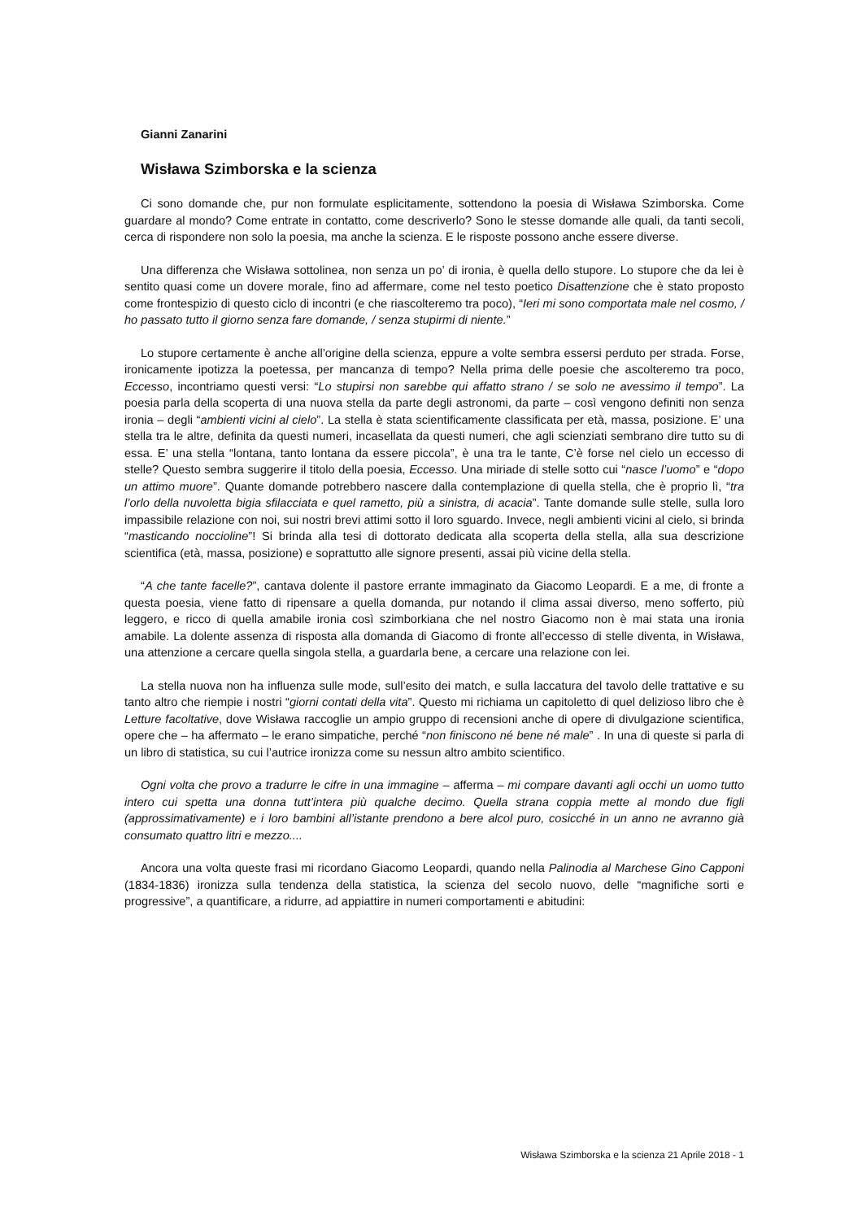Gianni Zanarini
Wisława Szimborska e la scienza
Ci sono domande che, pur non formulate esplicitamente, sottendono la poesia di Wisława Szimborska. Come guardare al mondo? Come entrate in contatto, come descriverlo? Sono le stesse domande alle quali, da tanti secoli, cerca di rispondere non solo la poesia, ma anche la scienza. E le risposte possono anche essere diverse.
Una differenza che Wisława sottolinea, non senza un po’ di ironia, è quella dello stupore. Lo stupore che da lei è sentito quasi come un dovere morale, fino ad affermare, come nel testo poetico Disattenzione che è stato proposto come frontespizio di questo ciclo di incontri (e che riascolteremo tra poco), “Ieri mi sono comportata male nel cosmo, / ho passato tutto il giorno senza fare domande, / senza stupirmi di niente.”
Lo stupore certamente è anche all’origine della scienza, eppure a volte sembra essersi perduto per strada. Forse, ironicamente ipotizza la poetessa, per mancanza di tempo? Nella prima delle poesie che ascolteremo tra poco, Eccesso, incontriamo questi versi: “Lo stupirsi non sarebbe qui affatto strano / se solo ne avessimo il tempo”. La poesia parla della scoperta di una nuova stella da parte degli astronomi, da parte – così vengono definiti non senza ironia – degli “ambienti vicini al cielo”. La stella è stata scientificamente classificata per età, massa, posizione. E’ una stella tra le altre, definita da questi numeri, incasellata da questi numeri, che agli scienziati sembrano dire tutto su di essa. E’ una stella “lontana, tanto lontana da essere piccola”, è una tra le tante, C’è forse nel cielo un eccesso di stelle? Questo sembra suggerire il titolo della poesia, Eccesso. Una miriade di stelle sotto cui “nasce l’uomo” e “dopo un attimo muore”. Quante domande potrebbero nascere dalla contemplazione di quella stella, che è proprio lì, “tra l’orlo della nuvoletta bigia sfilacciata e quel rametto, più a sinistra, di acacia”. Tante domande sulle stelle, sulla loro impassibile relazione con noi, sui nostri brevi attimi sotto il loro sguardo. Invece, negli ambienti vicini al cielo, si brinda “masticando noccioline”! Si brinda alla tesi di dottorato dedicata alla scoperta della stella, alla sua descrizione scientifica (età, massa, posizione) e soprattutto alle signore presenti, assai più vicine della stella.
“A che tante facelle?”, cantava dolente il pastore errante immaginato da Giacomo Leopardi. E a me, di fronte a questa poesia, viene fatto di ripensare a quella domanda, pur notando il clima assai diverso, meno sofferto, più leggero, e ricco di quella amabile ironia così szimborkiana che nel nostro Giacomo non è mai stata una ironia amabile. La dolente assenza di risposta alla domanda di Giacomo di fronte all’eccesso di stelle diventa, in Wisława, una attenzione a cercare quella singola stella, a guardarla bene, a cercare una relazione con lei.
La stella nuova non ha influenza sulle mode, sull’esito dei match, e sulla laccatura del tavolo delle trattative e su tanto altro che riempie i nostri “giorni contati della vita”. Questo mi richiama un capitoletto di quel delizioso libro che è Letture facoltative, dove Wisława raccoglie un ampio gruppo di recensioni anche di opere di divulgazione scientifica, opere che – ha affermato – le erano simpatiche, perché “non finiscono né bene né male” . In una di queste si parla di un libro di statistica, su cui l’autrice ironizza come su nessun altro ambito scientifico.
Ogni volta che provo a tradurre le cifre in una immagine – afferma – mi compare davanti agli occhi un uomo tutto intero cui spetta una donna tutt’intera più qualche decimo. Quella strana coppia mette al mondo due figli (approssimativamente) e i loro bambini all’istante prendono a bere alcol puro, cosicché in un anno ne avranno già consumato quattro litri e mezzo....
Ancora una volta queste frasi mi ricordano Giacomo Leopardi, quando nella Palinodia al Marchese Gino Capponi (1834-1836) ironizza sulla tendenza della statistica, la scienza del secolo nuovo, delle “magnifiche sorti e progressive”, a quantificare, a ridurre, ad appiattire in numeri comportamenti e abitudini:
Wisława Szimborska e la scienza 21 Aprile 2018 - 1